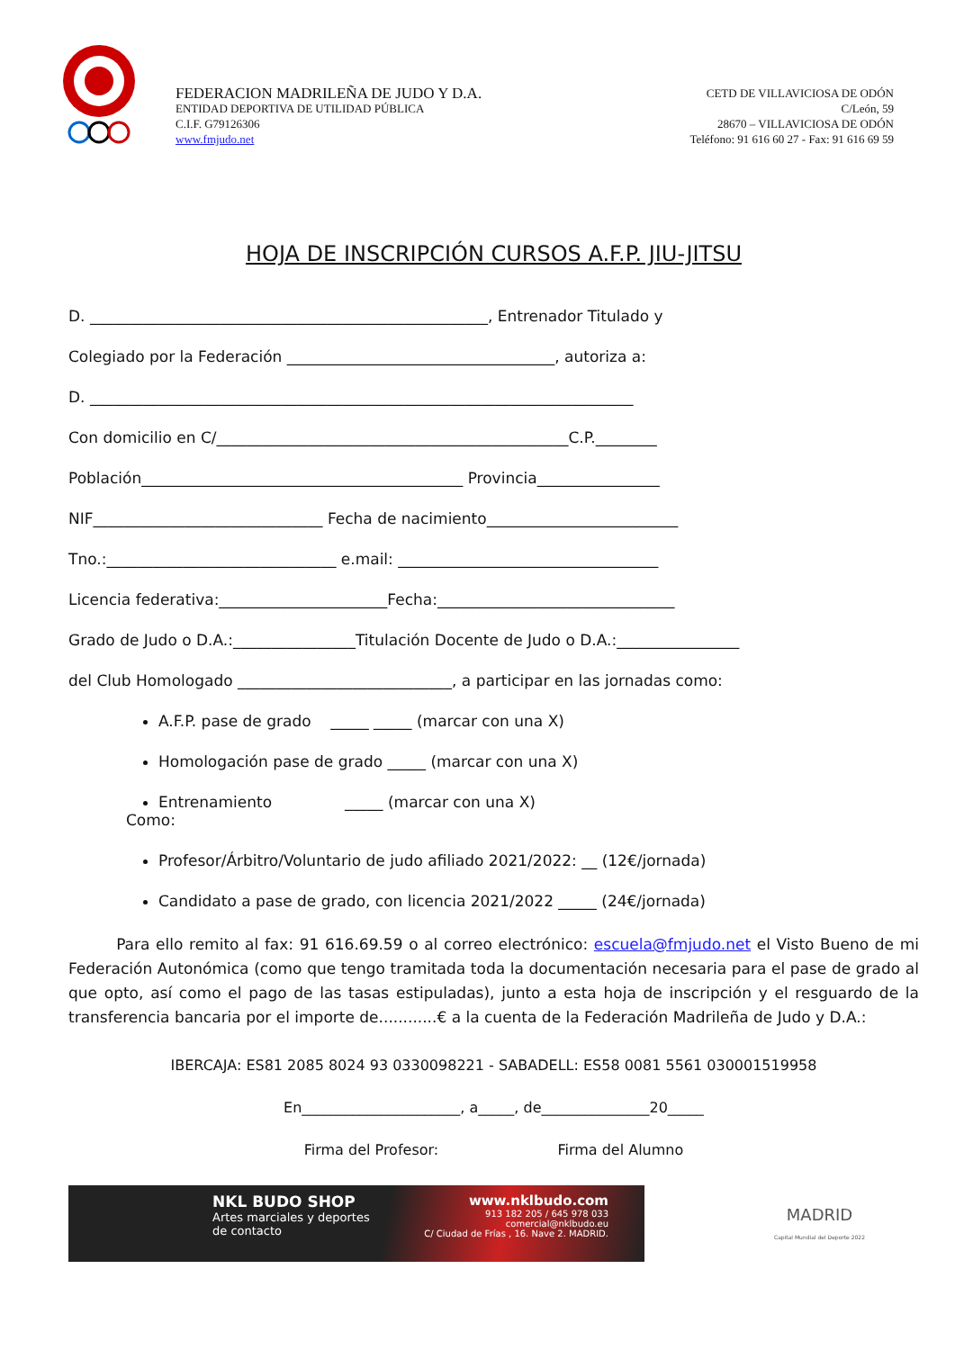FEDERACION MADRILEÑA DE JUDO Y D.A.
ENTIDAD DEPORTIVA DE UTILIDAD PÚBLICA
C.I.F. G79126306
www.fmjudo.net
CETD DE VILLAVICIOSA DE ODÓN
C/León, 59
28670 – VILLAVICIOSA DE ODÓN
Teléfono: 91 616 60 27 - Fax: 91 616 69 59
HOJA DE INSCRIPCIÓN CURSOS A.F.P. JIU-JITSU
D. ____________________________________________________, Entrenador Titulado y
Colegiado por la Federación ___________________________________, autoriza a:
D. _______________________________________________________________________
Con domicilio en C/______________________________________________C.P.________
Población__________________________________________ Provincia________________
NIF______________________________ Fecha de nacimiento_________________________
Tno.:______________________________ e.mail: __________________________________
Licencia federativa:______________________Fecha:_______________________________
Grado de Judo o D.A.:________________Titulación Docente de Judo o D.A.:________________
del Club Homologado ____________________________, a participar en las jornadas como:
A.F.P. pase de grado _____ _____ (marcar con una X)
Homologación pase de grado _____ (marcar con una X)
Entrenamiento _____ (marcar con una X)
Como:
Profesor/Árbitro/Voluntario de judo afiliado 2021/2022: __ (12€/jornada)
Candidato a pase de grado, con licencia 2021/2022 _____ (24€/jornada)
Para ello remito al fax: 91 616.69.59 o al correo electrónico: escuela@fmjudo.net el Visto Bueno de mi Federación Autonómica (como que tengo tramitada toda la documentación necesaria para el pase de grado al que opto, así como el pago de las tasas estipuladas), junto a esta hoja de inscripción y el resguardo de la transferencia bancaria por el importe de............€ a la cuenta de la Federación Madrileña de Judo y D.A.:
IBERCAJA: ES81 2085 8024 93 0330098221 - SABADELL: ES58 0081 5561 030001519958
En______________________, a_____, de_______________20_____
Firma del Profesor: Firma del Alumno
NKL BUDO SHOP
Artes marciales y deportes
de contacto
www.nklbudo.com
913 182 205 / 645 978 033
comercial@nklbudo.eu
C/ Ciudad de Frías , 16. Nave 2. MADRID.
MADRID
Capital Mundial del Deporte 2022